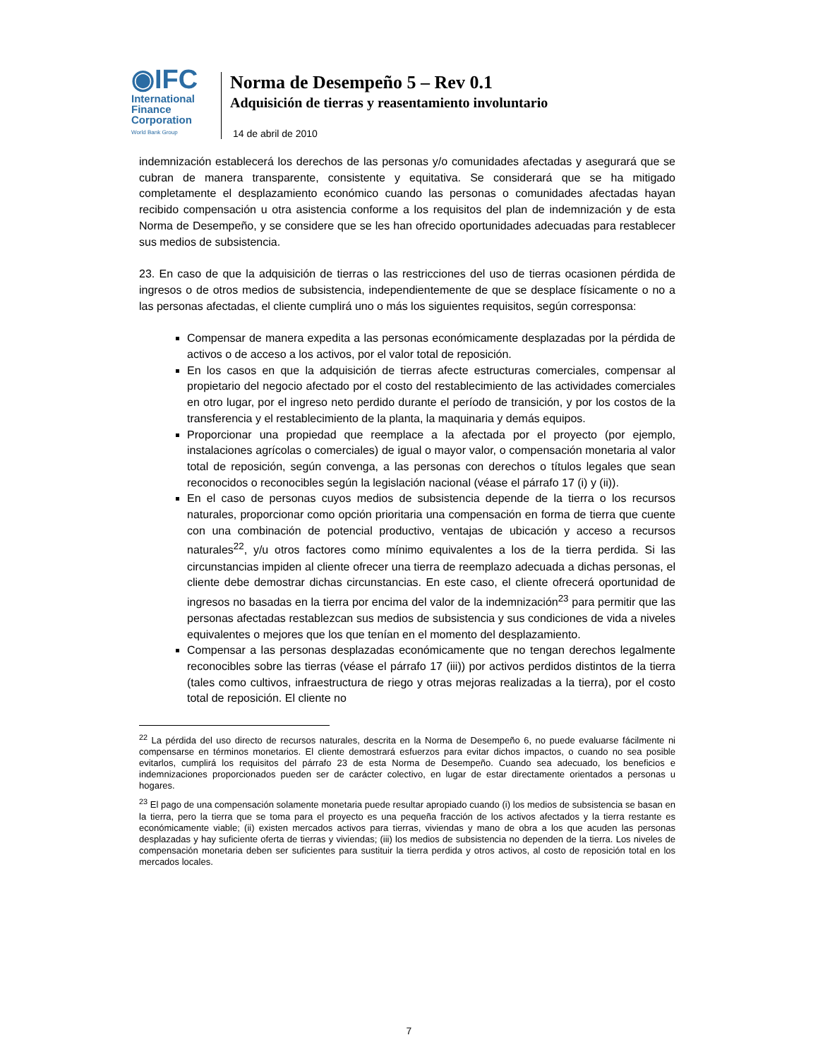◉IFC
International
Finance
Corporation
World Bank Group
Norma de Desempeño 5 – Rev 0.1
Adquisición de tierras y reasentamiento involuntario
14 de abril de 2010
indemnización establecerá los derechos de las personas y/o comunidades afectadas y asegurará que se cubran de manera transparente, consistente y equitativa. Se considerará que se ha mitigado completamente el desplazamiento económico cuando las personas o comunidades afectadas hayan recibido compensación u otra asistencia conforme a los requisitos del plan de indemnización y de esta Norma de Desempeño, y se considere que se les han ofrecido oportunidades adecuadas para restablecer sus medios de subsistencia.
23. En caso de que la adquisición de tierras o las restricciones del uso de tierras ocasionen pérdida de ingresos o de otros medios de subsistencia, independientemente de que se desplace físicamente o no a las personas afectadas, el cliente cumplirá uno o más los siguientes requisitos, según corresponsa:
Compensar de manera expedita a las personas económicamente desplazadas por la pérdida de activos o de acceso a los activos, por el valor total de reposición.
En los casos en que la adquisición de tierras afecte estructuras comerciales, compensar al propietario del negocio afectado por el costo del restablecimiento de las actividades comerciales en otro lugar, por el ingreso neto perdido durante el período de transición, y por los costos de la transferencia y el restablecimiento de la planta, la maquinaria y demás equipos.
Proporcionar una propiedad que reemplace a la afectada por el proyecto (por ejemplo, instalaciones agrícolas o comerciales) de igual o mayor valor, o compensación monetaria al valor total de reposición, según convenga, a las personas con derechos o títulos legales que sean reconocidos o reconocibles según la legislación nacional (véase el párrafo 17 (i) y (ii)).
En el caso de personas cuyos medios de subsistencia depende de la tierra o los recursos naturales, proporcionar como opción prioritaria una compensación en forma de tierra que cuente con una combinación de potencial productivo, ventajas de ubicación y acceso a recursos naturales<sup>22</sup>, y/u otros factores como mínimo equivalentes a los de la tierra perdida. Si las circunstancias impiden al cliente ofrecer una tierra de reemplazo adecuada a dichas personas, el cliente debe demostrar dichas circunstancias. En este caso, el cliente ofrecerá oportunidad de ingresos no basadas en la tierra por encima del valor de la indemnización<sup>23</sup> para permitir que las personas afectadas restablezcan sus medios de subsistencia y sus condiciones de vida a niveles equivalentes o mejores que los que tenían en el momento del desplazamiento.
Compensar a las personas desplazadas económicamente que no tengan derechos legalmente reconocibles sobre las tierras (véase el párrafo 17 (iii)) por activos perdidos distintos de la tierra (tales como cultivos, infraestructura de riego y otras mejoras realizadas a la tierra), por el costo total de reposición. El cliente no
<sup>22</sup> La pérdida del uso directo de recursos naturales, descrita en la Norma de Desempeño 6, no puede evaluarse fácilmente ni compensarse en términos monetarios. El cliente demostrará esfuerzos para evitar dichos impactos, o cuando no sea posible evitarlos, cumplirá los requisitos del párrafo 23 de esta Norma de Desempeño. Cuando sea adecuado, los beneficios e indemnizaciones proporcionados pueden ser de carácter colectivo, en lugar de estar directamente orientados a personas u hogares.
<sup>23</sup> El pago de una compensación solamente monetaria puede resultar apropiado cuando (i) los medios de subsistencia se basan en la tierra, pero la tierra que se toma para el proyecto es una pequeña fracción de los activos afectados y la tierra restante es económicamente viable; (ii) existen mercados activos para tierras, viviendas y mano de obra a los que acuden las personas desplazadas y hay suficiente oferta de tierras y viviendas; (iii) los medios de subsistencia no dependen de la tierra. Los niveles de compensación monetaria deben ser suficientes para sustituir la tierra perdida y otros activos, al costo de reposición total en los mercados locales.
7